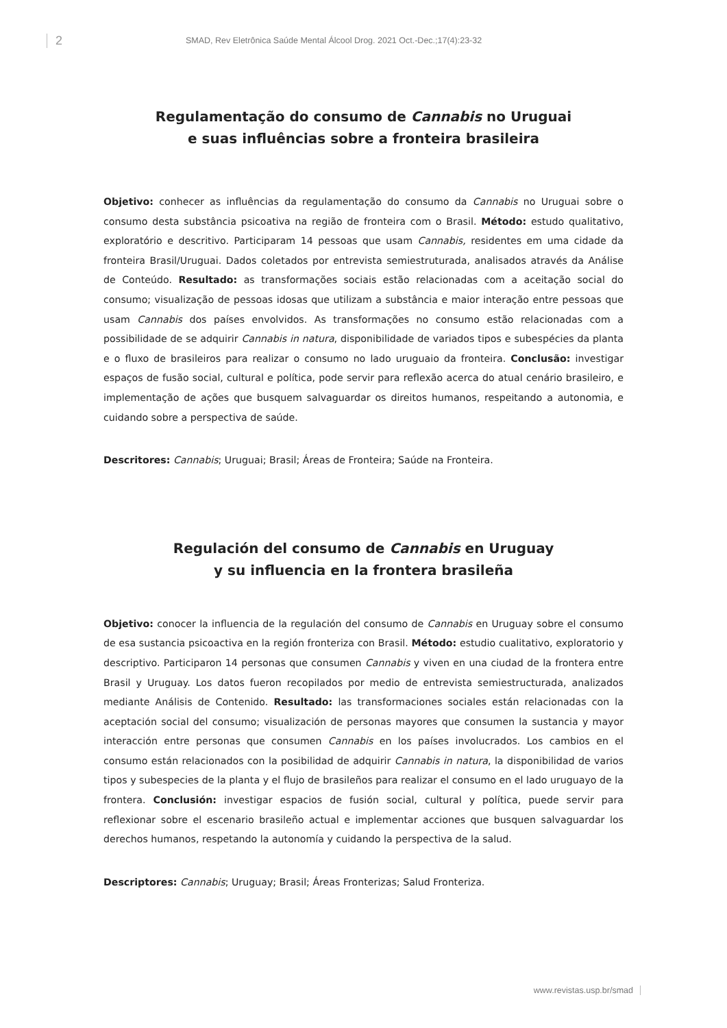2
SMAD, Rev Eletrônica Saúde Mental Álcool Drog. 2021 Oct.-Dec.;17(4):23-32
Regulamentação do consumo de Cannabis no Uruguai
e suas influências sobre a fronteira brasileira
Objetivo: conhecer as influências da regulamentação do consumo da Cannabis no Uruguai sobre o consumo desta substância psicoativa na região de fronteira com o Brasil. Método: estudo qualitativo, exploratório e descritivo. Participaram 14 pessoas que usam Cannabis, residentes em uma cidade da fronteira Brasil/Uruguai. Dados coletados por entrevista semiestruturada, analisados através da Análise de Conteúdo. Resultado: as transformações sociais estão relacionadas com a aceitação social do consumo; visualização de pessoas idosas que utilizam a substância e maior interação entre pessoas que usam Cannabis dos países envolvidos. As transformações no consumo estão relacionadas com a possibilidade de se adquirir Cannabis in natura, disponibilidade de variados tipos e subespécies da planta e o fluxo de brasileiros para realizar o consumo no lado uruguaio da fronteira. Conclusão: investigar espaços de fusão social, cultural e política, pode servir para reflexão acerca do atual cenário brasileiro, e implementação de ações que busquem salvaguardar os direitos humanos, respeitando a autonomia, e cuidando sobre a perspectiva de saúde.
Descritores: Cannabis; Uruguai; Brasil; Áreas de Fronteira; Saúde na Fronteira.
Regulación del consumo de Cannabis en Uruguay
y su influencia en la frontera brasileña
Objetivo: conocer la influencia de la regulación del consumo de Cannabis en Uruguay sobre el consumo de esa sustancia psicoactiva en la región fronteriza con Brasil. Método: estudio cualitativo, exploratorio y descriptivo. Participaron 14 personas que consumen Cannabis y viven en una ciudad de la frontera entre Brasil y Uruguay. Los datos fueron recopilados por medio de entrevista semiestructurada, analizados mediante Análisis de Contenido. Resultado: las transformaciones sociales están relacionadas con la aceptación social del consumo; visualización de personas mayores que consumen la sustancia y mayor interacción entre personas que consumen Cannabis en los países involucrados. Los cambios en el consumo están relacionados con la posibilidad de adquirir Cannabis in natura, la disponibilidad de varios tipos y subespecies de la planta y el flujo de brasileños para realizar el consumo en el lado uruguayo de la frontera. Conclusión: investigar espacios de fusión social, cultural y política, puede servir para reflexionar sobre el escenario brasileño actual e implementar acciones que busquen salvaguardar los derechos humanos, respetando la autonomía y cuidando la perspectiva de la salud.
Descriptores: Cannabis; Uruguay; Brasil; Áreas Fronterizas; Salud Fronteriza.
www.revistas.usp.br/smad